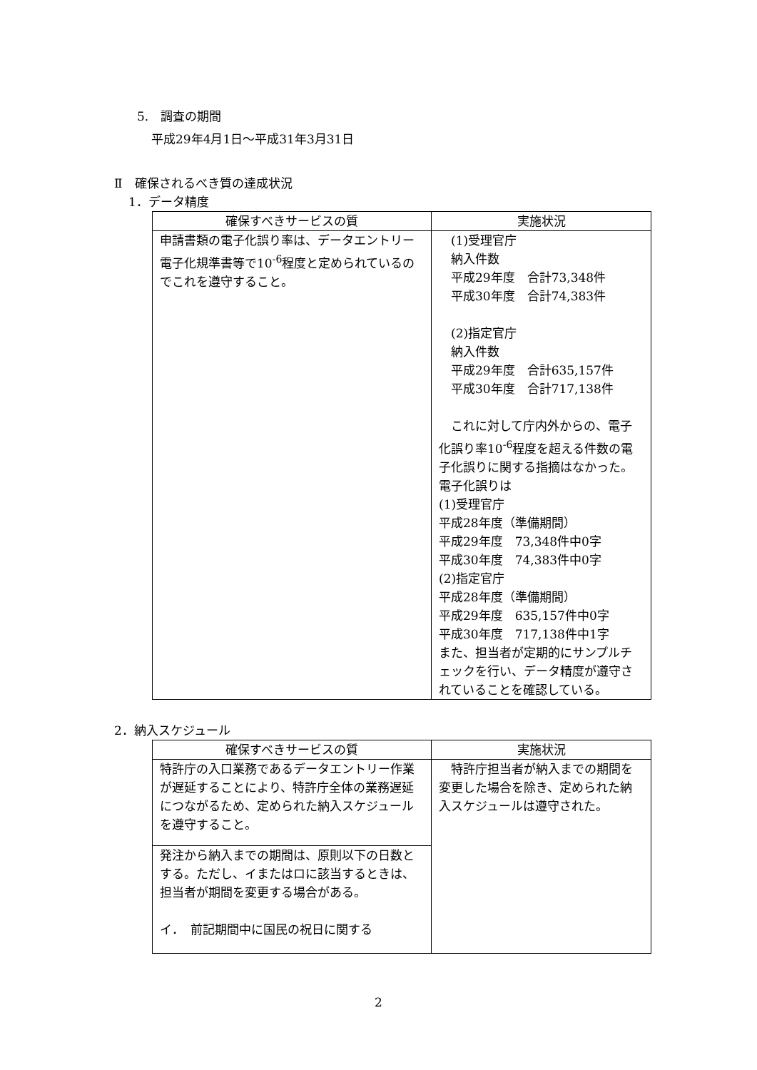5.　調査の期間
平成29年4月1日～平成31年3月31日
Ⅱ　確保されるべき質の達成状況
1．データ精度
| 確保すべきサービスの質 | 実施状況 |
| --- | --- |
| 申請書類の電子化誤り率は、データエントリー電子化規準書等で10<sup>-6</sup>程度と定められているのでこれを遵守すること。 | (1)受理官庁 納入件数 平成29年度 合計73,348件 平成30年度 合計74,383件 (2)指定官庁 納入件数 平成29年度 合計635,157件 平成30年度 合計717,138件 これに対して庁内外からの、電子化誤り率10<sup>-6</sup>程度を超える件数の電子化誤りに関する指摘はなかった。 電子化誤りは (1)受理官庁 平成28年度（準備期間） 平成29年度 73,348件中0字 平成30年度 74,383件中0字 (2)指定官庁 平成28年度（準備期間） 平成29年度 635,157件中0字 平成30年度 717,138件中1字 また、担当者が定期的にサンプルチェックを行い、データ精度が遵守されていることを確認している。 |
2．納入スケジュール
| 確保すべきサービスの質 | 実施状況 |
| --- | --- |
| 特許庁の入口業務であるデータエントリー作業が遅延することにより、特許庁全体の業務遅延につながるため、定められた納入スケジュールを遵守すること。 | 特許庁担当者が納入までの期間を変更した場合を除き、定められた納入スケジュールは遵守された。 |
| 発注から納入までの期間は、原則以下の日数とする。ただし、イまたはロに該当するときは、担当者が期間を変更する場合がある。 イ． 前記期間中に国民の祝日に関する | |
2